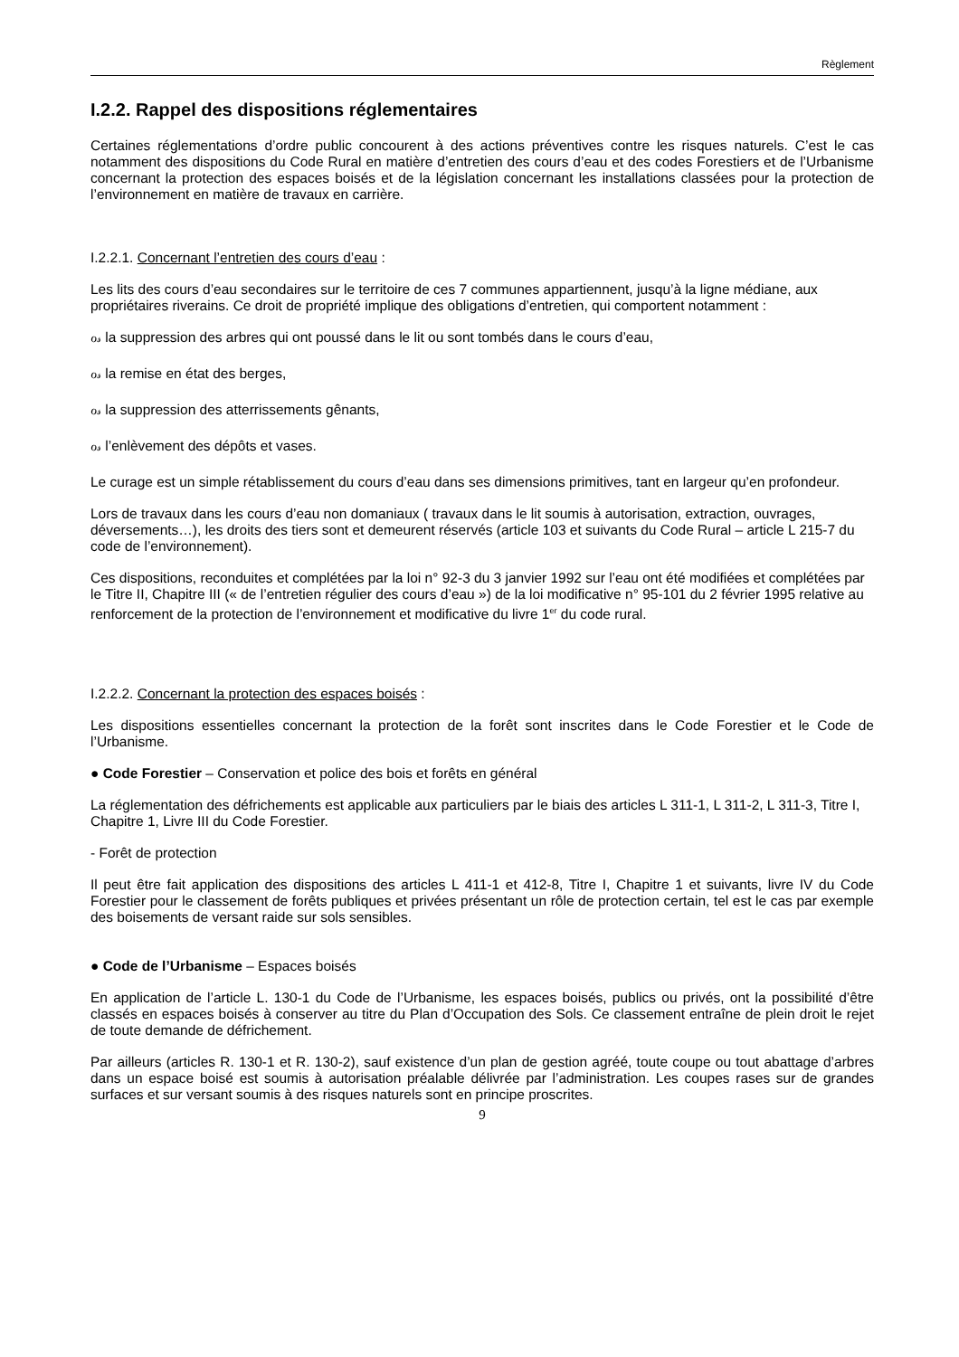Règlement
I.2.2. Rappel des dispositions réglementaires
Certaines réglementations d’ordre public concourent à des actions préventives contre les risques naturels. C’est le cas notamment des dispositions du Code Rural en matière d’entretien des cours d’eau et des codes Forestiers et de l’Urbanisme concernant la protection des espaces boisés et de la législation concernant les installations classées pour la protection de l’environnement en matière de travaux en carrière.
I.2.2.1. Concernant l’entretien des cours d’eau :
Les lits des cours d’eau secondaires sur le territoire de ces 7 communes appartiennent, jusqu’à la ligne médiane, aux propriétaires riverains. Ce droit de propriété implique des obligations d’entretien, qui comportent notamment :
ℴ𝓈 la suppression des arbres qui ont poussé dans le lit ou sont tombés dans le cours d’eau,
ℴ𝓈 la remise en état des berges,
ℴ𝓈 la suppression des atterrissements gênants,
ℴ𝓈 l’enlèvement des dépôts et vases.
Le curage est un simple rétablissement du cours d’eau dans ses dimensions primitives, tant en largeur qu’en profondeur.
Lors de travaux dans les cours d’eau non domaniaux ( travaux dans le lit soumis à autorisation, extraction, ouvrages, déversements…), les droits des tiers sont et demeurent réservés (article 103 et suivants du Code Rural – article L 215-7 du code de l’environnement).
Ces dispositions, reconduites et complétées par la loi n° 92-3 du 3 janvier 1992 sur l’eau ont été modifiées et complétées par le Titre II, Chapitre III (« de l’entretien régulier des cours d’eau ») de la loi modificative n° 95-101 du 2 février 1995 relative au renforcement de la protection de l’environnement et modificative du livre 1<sup>er</sup> du code rural.
I.2.2.2. Concernant la protection des espaces boisés :
Les dispositions essentielles concernant la protection de la forêt sont inscrites dans le Code Forestier et le Code de l’Urbanisme.
● Code Forestier – Conservation et police des bois et forêts en général
La réglementation des défrichements est applicable aux particuliers par le biais des articles L 311-1, L 311-2, L 311-3, Titre I, Chapitre 1, Livre III du Code Forestier.
- Forêt de protection
Il peut être fait application des dispositions des articles L 411-1 et 412-8, Titre I, Chapitre 1 et suivants, livre IV du Code Forestier pour le classement de forêts publiques et privées présentant un rôle de protection certain, tel est le cas par exemple des boisements de versant raide sur sols sensibles.
● Code de l’Urbanisme – Espaces boisés
En application de l’article L. 130-1 du Code de l’Urbanisme, les espaces boisés, publics ou privés, ont la possibilité d’être classés en espaces boisés à conserver au titre du Plan d’Occupation des Sols. Ce classement entraîne de plein droit le rejet de toute demande de défrichement.
Par ailleurs (articles R. 130-1 et R. 130-2), sauf existence d’un plan de gestion agréé, toute coupe ou tout abattage d’arbres dans un espace boisé est soumis à autorisation préalable délivrée par l’administration. Les coupes rases sur de grandes surfaces et sur versant soumis à des risques naturels sont en principe proscrites.
9